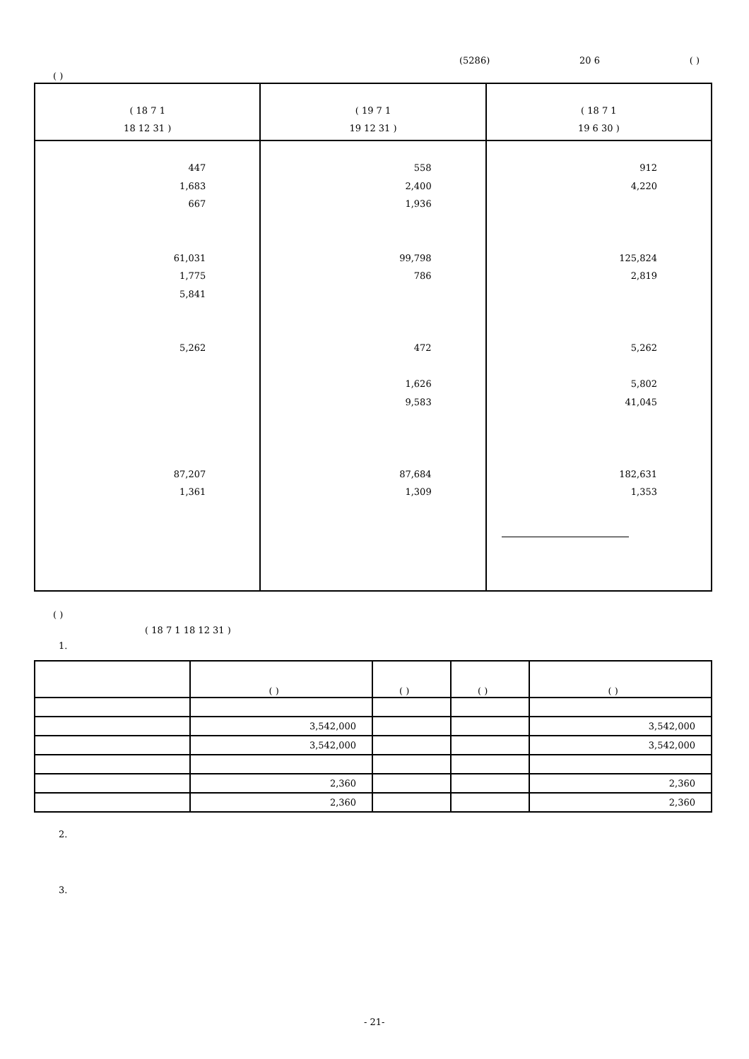(5286) 20 6 ( )
( )
| ( 18 7 1 18 12 31 ) | ( 19 7 1 19 12 31 ) | ( 18 7 1 19 6 30 ) |
| 447 1,683 667 61,031 1,775 5,841 5,262 87,207 1,361 | 558 2,400 1,936 99,798 786 472 1,626 9,583 87,684 1,309 | 912 4,220 125,824 2,819 5,262 5,802 41,045 182,631 1,353 |
( )
( 18 7 1 18 12 31 )
1.
| | ( ) | ( ) | ( ) | ( ) |
| --- | --- | --- | --- | --- |
| | 3,542,000 | | | 3,542,000 |
| | 3,542,000 | | | 3,542,000 |
| | 2,360 | | | 2,360 |
| | 2,360 | | | 2,360 |
2.
3.
- 21-